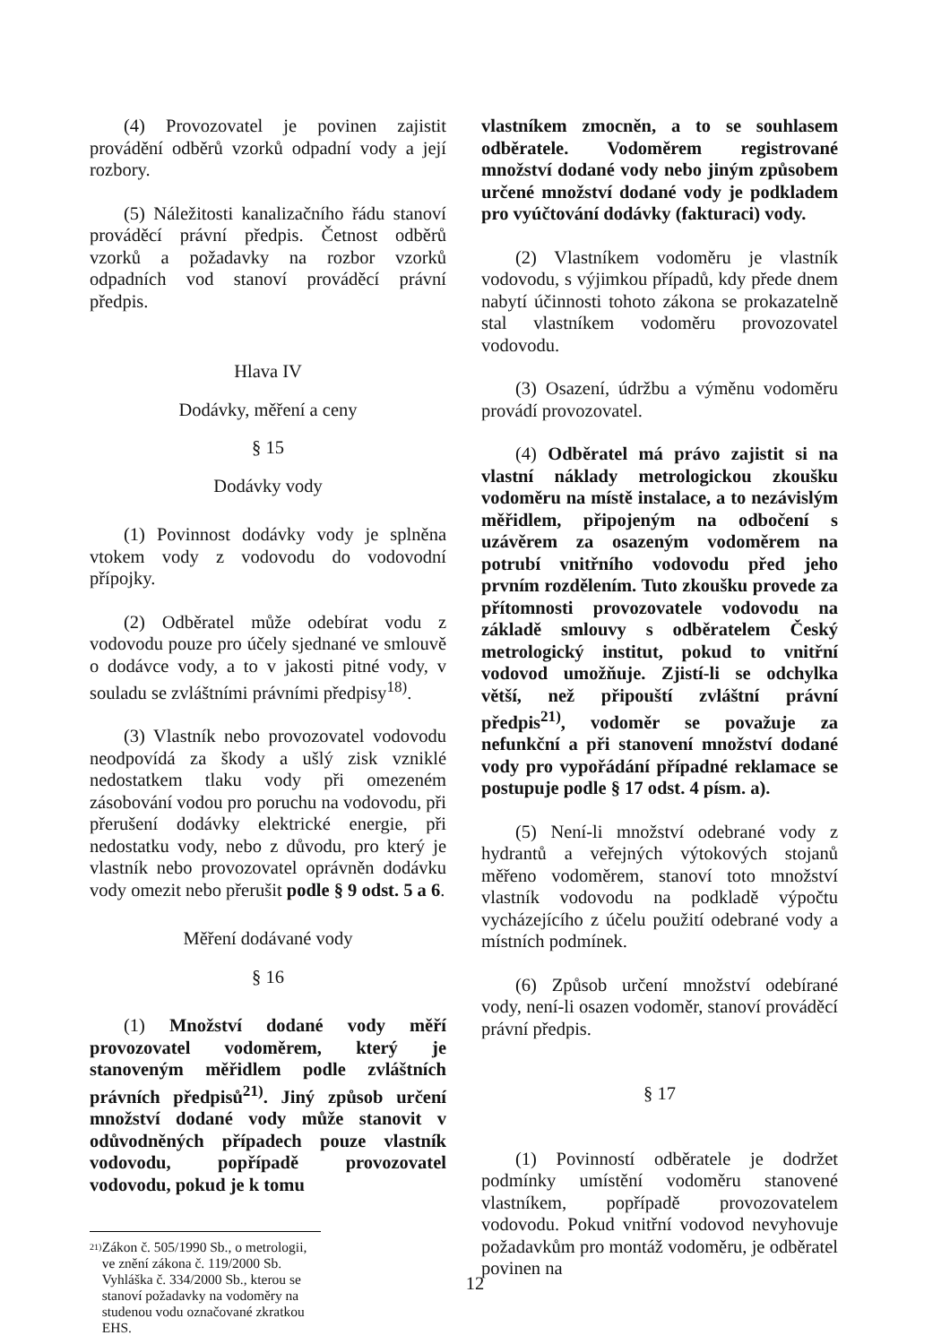(4) Provozovatel je povinen zajistit provádění odběrů vzorků odpadní vody a její rozbory.
(5) Náležitosti kanalizačního řádu stanoví prováděcí právní předpis. Četnost odběrů vzorků a požadavky na rozbor vzorků odpadních vod stanoví prováděcí právní předpis.
Hlava IV
Dodávky, měření a ceny
§ 15
Dodávky vody
(1) Povinnost dodávky vody je splněna vtokem vody z vodovodu do vodovodní přípojky.
(2) Odběratel může odebírat vodu z vodovodu pouze pro účely sjednané ve smlouvě o dodávce vody, a to v jakosti pitné vody, v souladu se zvláštními právními předpisy<sup>18)</sup>.
(3) Vlastník nebo provozovatel vodovodu neodpovídá za škody a ušlý zisk vzniklé nedostatkem tlaku vody při omezeném zásobování vodou pro poruchu na vodovodu, při přerušení dodávky elektrické energie, při nedostatku vody, nebo z důvodu, pro který je vlastník nebo provozovatel oprávněn dodávku vody omezit nebo přerušit podle § 9 odst. 5 a 6.
Měření dodávané vody
§ 16
(1) Množství dodané vody měří provozovatel vodoměrem, který je stanoveným měřidlem podle zvláštních právních předpisů<sup>21)</sup>. Jiný způsob určení množství dodané vody může stanovit v odůvodněných případech pouze vlastník vodovodu, popřípadě provozovatel vodovodu, pokud je k tomu
21)
Zákon č. 505/1990 Sb., o metrologii, ve znění zákona č. 119/2000 Sb.
Vyhláška č. 334/2000 Sb., kterou se stanoví požadavky na vodoměry na studenou vodu označované zkratkou EHS.
vlastníkem zmocněn, a to se souhlasem odběratele. Vodoměrem registrované množství dodané vody nebo jiným způsobem určené množství dodané vody je podkladem pro vyúčtování dodávky (fakturaci) vody.
(2) Vlastníkem vodoměru je vlastník vodovodu, s výjimkou případů, kdy přede dnem nabytí účinnosti tohoto zákona se prokazatelně stal vlastníkem vodoměru provozovatel vodovodu.
(3) Osazení, údržbu a výměnu vodoměru provádí provozovatel.
(4) Odběratel má právo zajistit si na vlastní náklady metrologickou zkoušku vodoměru na místě instalace, a to nezávislým měřidlem, připojeným na odbočení s uzávěrem za osazeným vodoměrem na potrubí vnitřního vodovodu před jeho prvním rozdělením. Tuto zkoušku provede za přítomnosti provozovatele vodovodu na základě smlouvy s odběratelem Český metrologický institut, pokud to vnitřní vodovod umožňuje. Zjistí-li se odchylka větší, než připouští zvláštní právní předpis<sup>21)</sup>, vodoměr se považuje za nefunkční a při stanovení množství dodané vody pro vypořádání případné reklamace se postupuje podle § 17 odst. 4 písm. a).
(5) Není-li množství odebrané vody z hydrantů a veřejných výtokových stojanů měřeno vodoměrem, stanoví toto množství vlastník vodovodu na podkladě výpočtu vycházejícího z účelu použití odebrané vody a místních podmínek.
(6) Způsob určení množství odebírané vody, není-li osazen vodoměr, stanoví prováděcí právní předpis.
§ 17
(1) Povinností odběratele je dodržet podmínky umístění vodoměru stanovené vlastníkem, popřípadě provozovatelem vodovodu. Pokud vnitřní vodovod nevyhovuje požadavkům pro montáž vodoměru, je odběratel povinen na
12